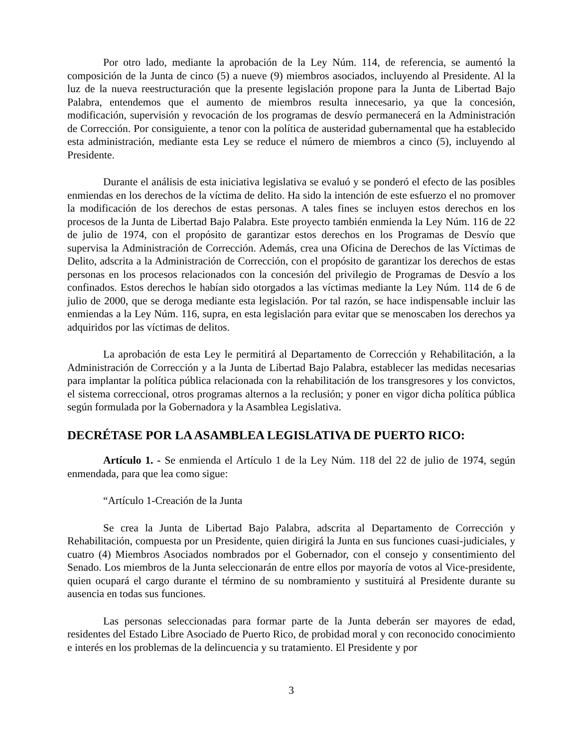Por otro lado, mediante la aprobación de la Ley Núm. 114, de referencia, se aumentó la composición de la Junta de cinco (5) a nueve (9) miembros asociados, incluyendo al Presidente. Al la luz de la nueva reestructuración que la presente legislación propone para la Junta de Libertad Bajo Palabra, entendemos que el aumento de miembros resulta innecesario, ya que la concesión, modificación, supervisión y revocación de los programas de desvío permanecerá en la Administración de Corrección. Por consiguiente, a tenor con la política de austeridad gubernamental que ha establecido esta administración, mediante esta Ley se reduce el número de miembros a cinco (5), incluyendo al Presidente.
Durante el análisis de esta iniciativa legislativa se evaluó y se ponderó el efecto de las posibles enmiendas en los derechos de la víctima de delito. Ha sido la intención de este esfuerzo el no promover la modificación de los derechos de estas personas. A tales fines se incluyen estos derechos en los procesos de la Junta de Libertad Bajo Palabra. Este proyecto también enmienda la Ley Núm. 116 de 22 de julio de 1974, con el propósito de garantizar estos derechos en los Programas de Desvío que supervisa la Administración de Corrección. Además, crea una Oficina de Derechos de las Víctimas de Delito, adscrita a la Administración de Corrección, con el propósito de garantizar los derechos de estas personas en los procesos relacionados con la concesión del privilegio de Programas de Desvío a los confinados. Estos derechos le habían sido otorgados a las víctimas mediante la Ley Núm. 114 de 6 de julio de 2000, que se deroga mediante esta legislación. Por tal razón, se hace indispensable incluir las enmiendas a la Ley Núm. 116, supra, en esta legislación para evitar que se menoscaben los derechos ya adquiridos por las víctimas de delitos.
La aprobación de esta Ley le permitirá al Departamento de Corrección y Rehabilitación, a la Administración de Corrección y a la Junta de Libertad Bajo Palabra, establecer las medidas necesarias para implantar la política pública relacionada con la rehabilitación de los transgresores y los convictos, el sistema correccional, otros programas alternos a la reclusión; y poner en vigor dicha política pública según formulada por la Gobernadora y la Asamblea Legislativa.
DECRÉTASE POR LA ASAMBLEA LEGISLATIVA DE PUERTO RICO:
Artículo 1. - Se enmienda el Artículo 1 de la Ley Núm. 118 del 22 de julio de 1974, según enmendada, para que lea como sigue:
“Artículo 1-Creación de la Junta
Se crea la Junta de Libertad Bajo Palabra, adscrita al Departamento de Corrección y Rehabilitación, compuesta por un Presidente, quien dirigirá la Junta en sus funciones cuasi-judiciales, y cuatro (4) Miembros Asociados nombrados por el Gobernador, con el consejo y consentimiento del Senado. Los miembros de la Junta seleccionarán de entre ellos por mayoría de votos al Vice-presidente, quien ocupará el cargo durante el término de su nombramiento y sustituirá al Presidente durante su ausencia en todas sus funciones.
Las personas seleccionadas para formar parte de la Junta deberán ser mayores de edad, residentes del Estado Libre Asociado de Puerto Rico, de probidad moral y con reconocido conocimiento e interés en los problemas de la delincuencia y su tratamiento. El Presidente y por
3